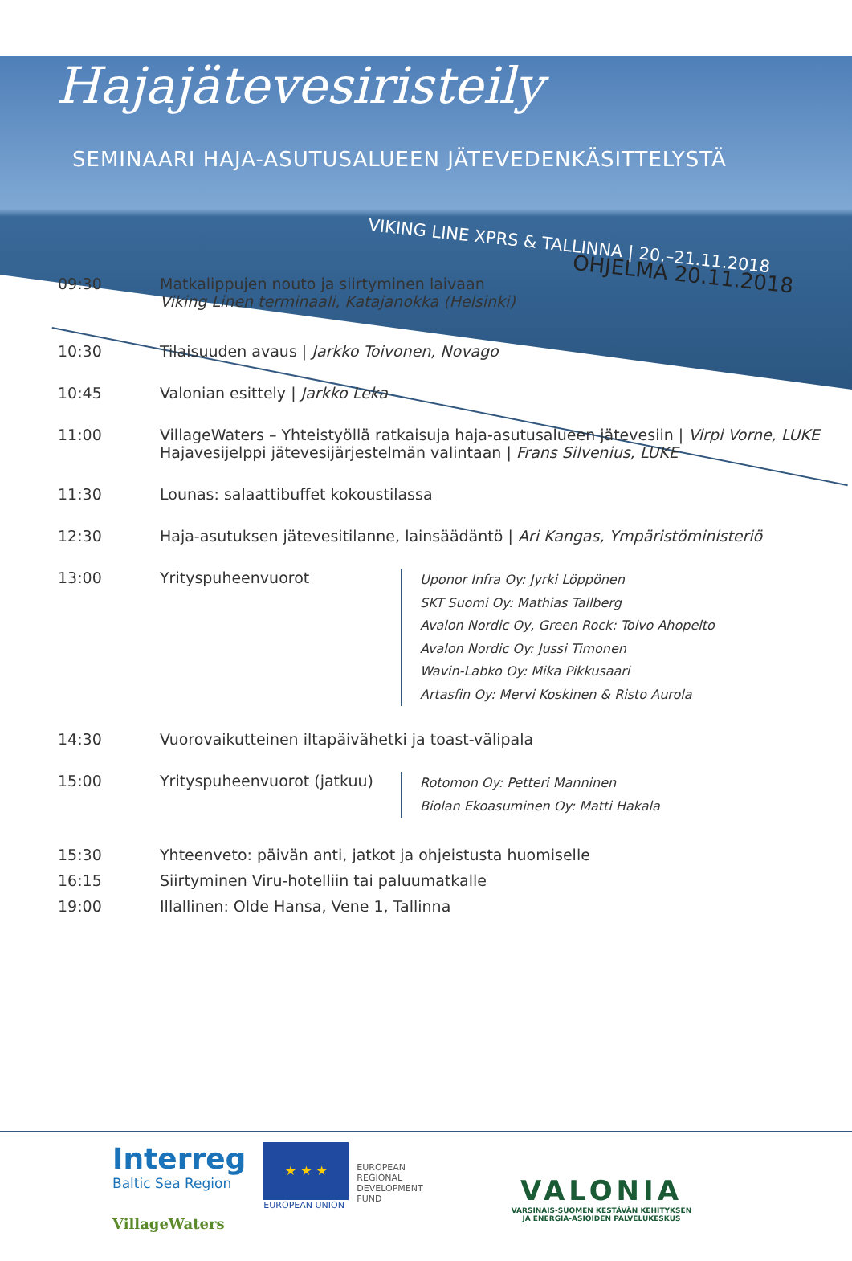Hajajätevesiristeily
SEMINAARI HAJA-ASUTUSALUEEN JÄTEVEDENKÄSITTELYSTÄ
VIKING LINE XPRS & TALLINNA | 20.–21.11.2018
OHJELMA 20.11.2018
09:30 Matkalippujen nouto ja siirtyminen laivaan
Viking Linen terminaali, Katajanokka (Helsinki)
10:30 Tilaisuuden avaus | Jarkko Toivonen, Novago
10:45 Valonian esittely | Jarkko Leka
11:00 VillageWaters – Yhteistyöllä ratkaisuja haja-asutusalueen jätevesiin | Virpi Vorne, LUKE
Hajavesijelppi jätevesijärjestelmän valintaan | Frans Silvenius, LUKE
11:30 Lounas: salaattibuffet kokoustilassa
12:30 Haja-asutuksen jätevesitilanne, lainsäädäntö | Ari Kangas, Ympäristöministeriö
13:00 Yrityspuheenvuorot
Uponor Infra Oy: Jyrki Löppönen
SKT Suomi Oy: Mathias Tallberg
Avalon Nordic Oy, Green Rock: Toivo Ahopelto
Avalon Nordic Oy: Jussi Timonen
Wavin-Labko Oy: Mika Pikkusaari
Artasfin Oy: Mervi Koskinen & Risto Aurola
14:30 Vuorovaikutteinen iltapäivähetki ja toast-välipala
15:00 Yrityspuheenvuorot (jatkuu)
Rotomon Oy: Petteri Manninen
Biolan Ekoasuminen Oy: Matti Hakala
15:30 Yhteenveto: päivän anti, jatkot ja ohjeistusta huomiselle
16:15 Siirtyminen Viru-hotelliin tai paluumatkalle
19:00 Illallinen: Olde Hansa, Vene 1, Tallinna
Interreg
Baltic Sea Region
VillageWaters
★ ★ ★
EUROPEAN UNION
EUROPEAN
REGIONAL
DEVELOPMENT
FUND
VALONIA
VARSINAIS-SUOMEN KESTÄVÄN KEHITYKSEN
JA ENERGIA-ASIOIDEN PALVELUKESKUS